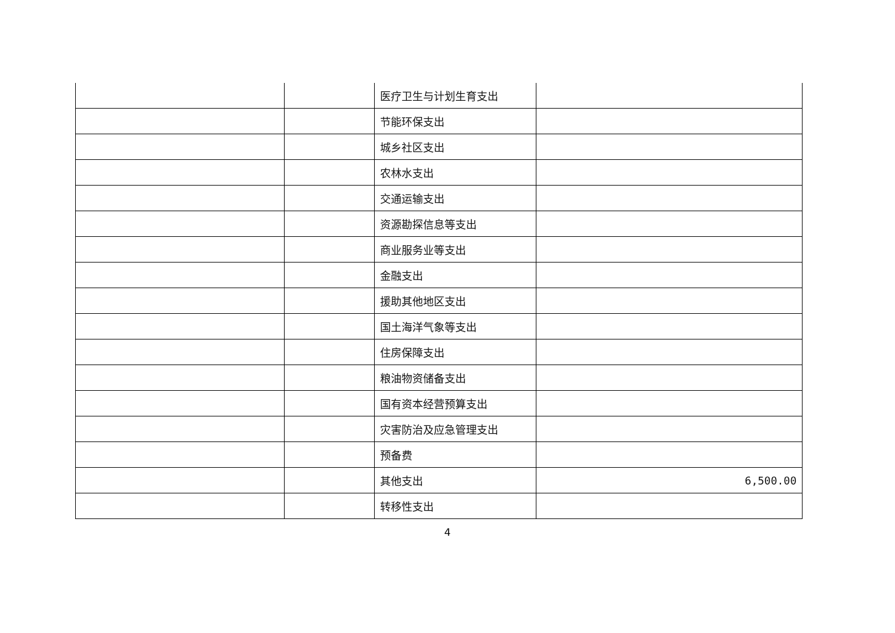| | | 医疗卫生与计划生育支出 | |
| | | 节能环保支出 | |
| | | 城乡社区支出 | |
| | | 农林水支出 | |
| | | 交通运输支出 | |
| | | 资源勘探信息等支出 | |
| | | 商业服务业等支出 | |
| | | 金融支出 | |
| | | 援助其他地区支出 | |
| | | 国土海洋气象等支出 | |
| | | 住房保障支出 | |
| | | 粮油物资储备支出 | |
| | | 国有资本经营预算支出 | |
| | | 灾害防治及应急管理支出 | |
| | | 预备费 | |
| | | 其他支出 | 6,500.00 |
| | | 转移性支出 | |
4